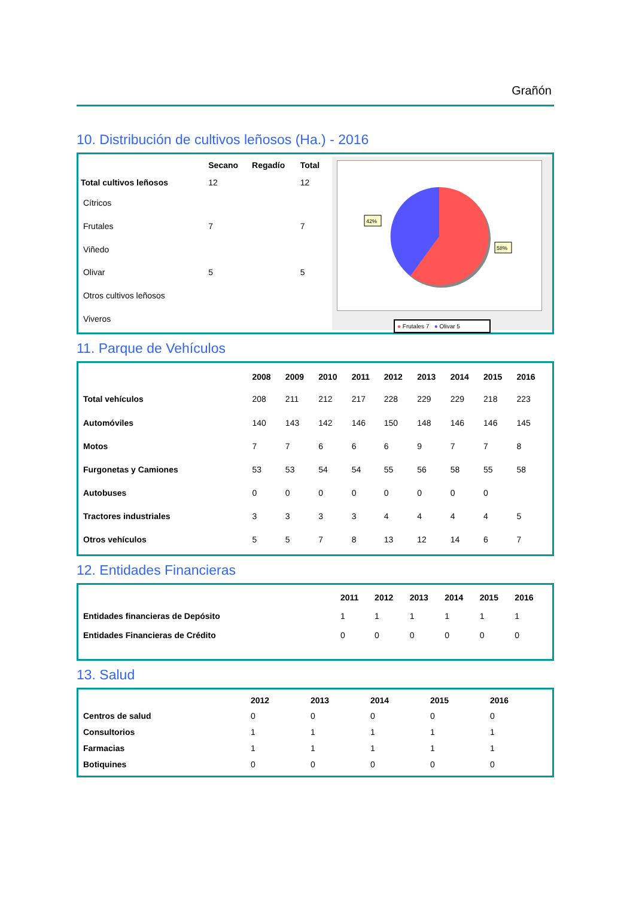Grañón
10. Distribución de cultivos leñosos (Ha.) - 2016
| | Secano | Regadío | Total |
| --- | --- | --- | --- |
| Total cultivos leñosos | 12 | | 12 |
| Cítricos | | | |
| Frutales | 7 | | 7 |
| Viñedo | | | |
| Olivar | 5 | | 5 |
| Otros cultivos leñosos | | | |
| Viveros | | | |
42%
58%
● Frutales 7 ● Olivar 5
11. Parque de Vehículos
| | 2008 | 2009 | 2010 | 2011 | 2012 | 2013 | 2014 | 2015 | 2016 |
| --- | --- | --- | --- | --- | --- | --- | --- | --- | --- |
| Total vehículos | 208 | 211 | 212 | 217 | 228 | 229 | 229 | 218 | 223 |
| Automóviles | 140 | 143 | 142 | 146 | 150 | 148 | 146 | 146 | 145 |
| Motos | 7 | 7 | 6 | 6 | 6 | 9 | 7 | 7 | 8 |
| Furgonetas y Camiones | 53 | 53 | 54 | 54 | 55 | 56 | 58 | 55 | 58 |
| Autobuses | 0 | 0 | 0 | 0 | 0 | 0 | 0 | 0 | |
| Tractores industriales | 3 | 3 | 3 | 3 | 4 | 4 | 4 | 4 | 5 |
| Otros vehículos | 5 | 5 | 7 | 8 | 13 | 12 | 14 | 6 | 7 |
12. Entidades Financieras
| | 2011 | 2012 | 2013 | 2014 | 2015 | 2016 |
| --- | --- | --- | --- | --- | --- | --- |
| Entidades financieras de Depósito | 1 | 1 | 1 | 1 | 1 | 1 |
| Entidades Financieras de Crédito | 0 | 0 | 0 | 0 | 0 | 0 |
13. Salud
| | 2012 | 2013 | 2014 | 2015 | 2016 |
| --- | --- | --- | --- | --- | --- |
| Centros de salud | 0 | 0 | 0 | 0 | 0 |
| Consultorios | 1 | 1 | 1 | 1 | 1 |
| Farmacias | 1 | 1 | 1 | 1 | 1 |
| Botiquines | 0 | 0 | 0 | 0 | 0 |